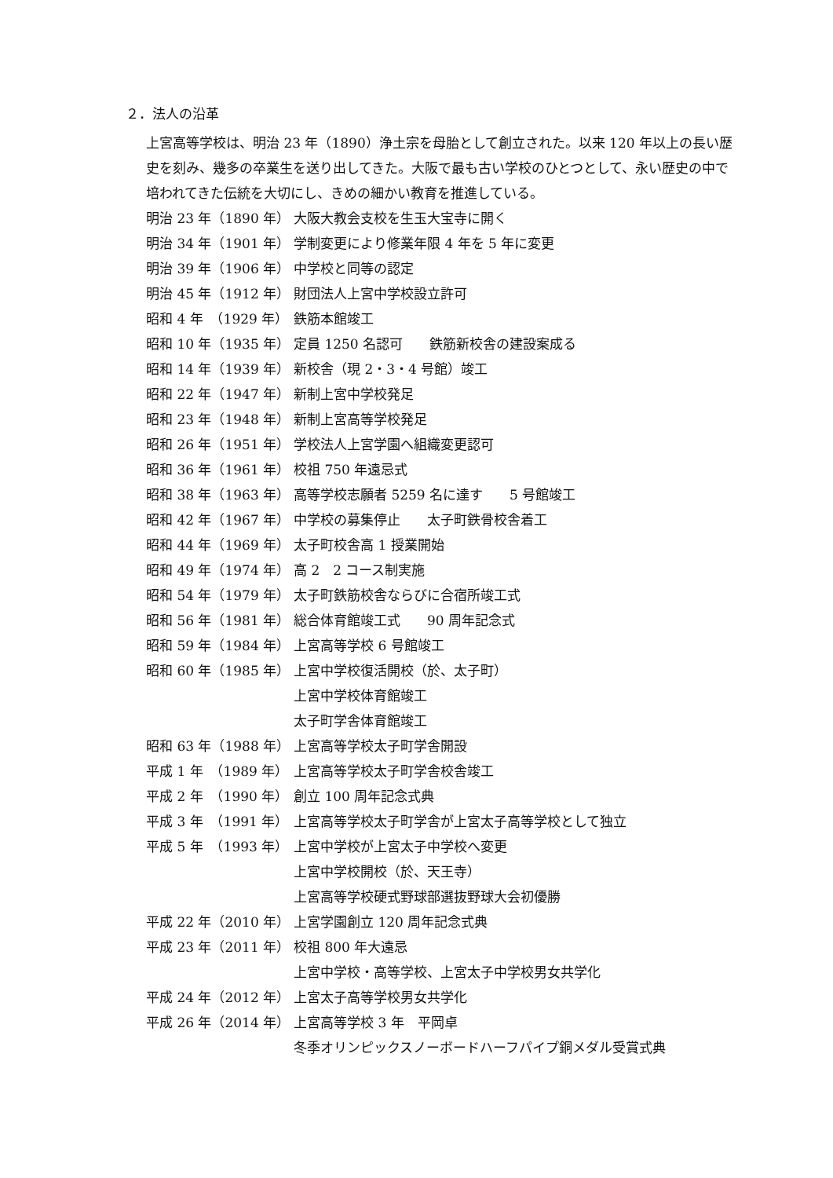２．法人の沿革
上宮高等学校は、明治 23 年（1890）浄土宗を母胎として創立された。以来 120 年以上の長い歴史を刻み、幾多の卒業生を送り出してきた。大阪で最も古い学校のひとつとして、永い歴史の中で培われてきた伝統を大切にし、きめの細かい教育を推進している。
| 明治 23 年（1890 年） | 大阪大教会支校を生玉大宝寺に開く |
| 明治 34 年（1901 年） | 学制変更により修業年限 4 年を 5 年に変更 |
| 明治 39 年（1906 年） | 中学校と同等の認定 |
| 明治 45 年（1912 年） | 財団法人上宮中学校設立許可 |
| 昭和 4 年 （1929 年） | 鉄筋本館竣工 |
| 昭和 10 年（1935 年） | 定員 1250 名認可 鉄筋新校舎の建設案成る |
| 昭和 14 年（1939 年） | 新校舎（現 2・3・4 号館）竣工 |
| 昭和 22 年（1947 年） | 新制上宮中学校発足 |
| 昭和 23 年（1948 年） | 新制上宮高等学校発足 |
| 昭和 26 年（1951 年） | 学校法人上宮学園へ組織変更認可 |
| 昭和 36 年（1961 年） | 校祖 750 年遠忌式 |
| 昭和 38 年（1963 年） | 高等学校志願者 5259 名に達す 5 号館竣工 |
| 昭和 42 年（1967 年） | 中学校の募集停止 太子町鉄骨校舎着工 |
| 昭和 44 年（1969 年） | 太子町校舎高 1 授業開始 |
| 昭和 49 年（1974 年） | 高 2 2 コース制実施 |
| 昭和 54 年（1979 年） | 太子町鉄筋校舎ならびに合宿所竣工式 |
| 昭和 56 年（1981 年） | 総合体育館竣工式 90 周年記念式 |
| 昭和 59 年（1984 年） | 上宮高等学校 6 号館竣工 |
| 昭和 60 年（1985 年） | 上宮中学校復活開校（於、太子町） 上宮中学校体育館竣工 太子町学舎体育館竣工 |
| 昭和 63 年（1988 年） | 上宮高等学校太子町学舎開設 |
| 平成 1 年 （1989 年） | 上宮高等学校太子町学舎校舎竣工 |
| 平成 2 年 （1990 年） | 創立 100 周年記念式典 |
| 平成 3 年 （1991 年） | 上宮高等学校太子町学舎が上宮太子高等学校として独立 |
| 平成 5 年 （1993 年） | 上宮中学校が上宮太子中学校へ変更 上宮中学校開校（於、天王寺） 上宮高等学校硬式野球部選抜野球大会初優勝 |
| 平成 22 年（2010 年） | 上宮学園創立 120 周年記念式典 |
| 平成 23 年（2011 年） | 校祖 800 年大遠忌 上宮中学校・高等学校、上宮太子中学校男女共学化 |
| 平成 24 年（2012 年） | 上宮太子高等学校男女共学化 |
| 平成 26 年（2014 年） | 上宮高等学校 3 年 平岡卓 冬季オリンピックスノーボードハーフパイプ銅メダル受賞式典 |